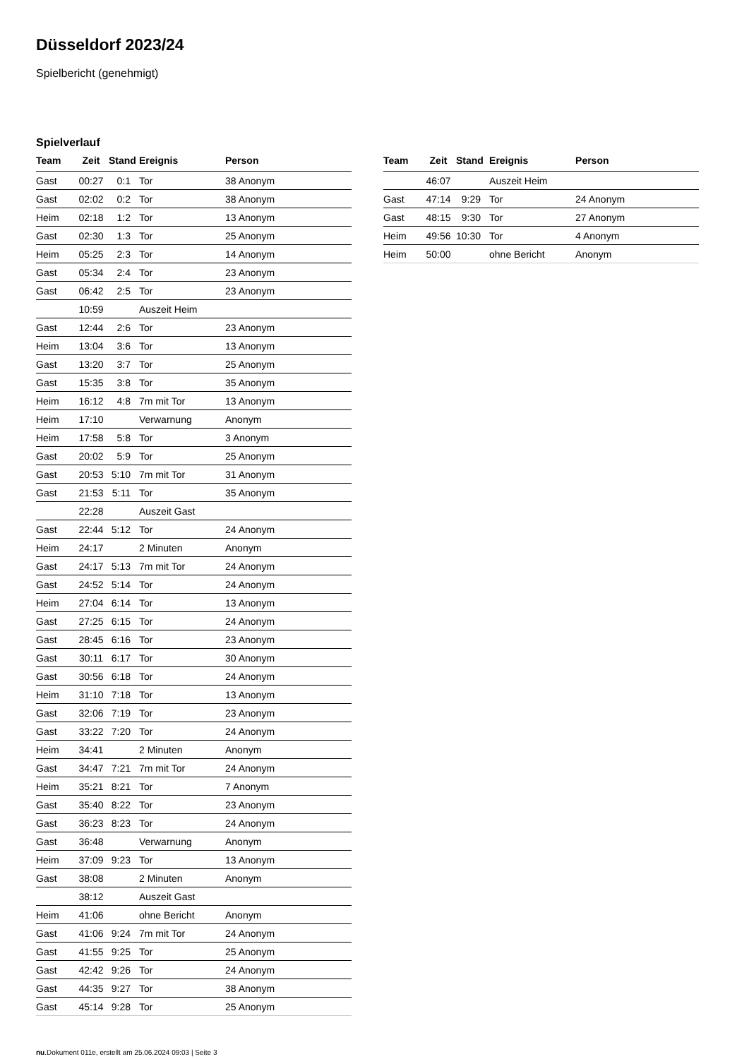Düsseldorf 2023/24
Spielbericht (genehmigt)
Spielverlauf
| Team | Zeit | Stand | Ereignis | Person |
| --- | --- | --- | --- | --- |
| Gast | 00:27 | 0:1 | Tor | 38 Anonym |
| Gast | 02:02 | 0:2 | Tor | 38 Anonym |
| Heim | 02:18 | 1:2 | Tor | 13 Anonym |
| Gast | 02:30 | 1:3 | Tor | 25 Anonym |
| Heim | 05:25 | 2:3 | Tor | 14 Anonym |
| Gast | 05:34 | 2:4 | Tor | 23 Anonym |
| Gast | 06:42 | 2:5 | Tor | 23 Anonym |
| | 10:59 | | Auszeit Heim | |
| Gast | 12:44 | 2:6 | Tor | 23 Anonym |
| Heim | 13:04 | 3:6 | Tor | 13 Anonym |
| Gast | 13:20 | 3:7 | Tor | 25 Anonym |
| Gast | 15:35 | 3:8 | Tor | 35 Anonym |
| Heim | 16:12 | 4:8 | 7m mit Tor | 13 Anonym |
| Heim | 17:10 | | Verwarnung | Anonym |
| Heim | 17:58 | 5:8 | Tor | 3 Anonym |
| Gast | 20:02 | 5:9 | Tor | 25 Anonym |
| Gast | 20:53 | 5:10 | 7m mit Tor | 31 Anonym |
| Gast | 21:53 | 5:11 | Tor | 35 Anonym |
| | 22:28 | | Auszeit Gast | |
| Gast | 22:44 | 5:12 | Tor | 24 Anonym |
| Heim | 24:17 | | 2 Minuten | Anonym |
| Gast | 24:17 | 5:13 | 7m mit Tor | 24 Anonym |
| Gast | 24:52 | 5:14 | Tor | 24 Anonym |
| Heim | 27:04 | 6:14 | Tor | 13 Anonym |
| Gast | 27:25 | 6:15 | Tor | 24 Anonym |
| Gast | 28:45 | 6:16 | Tor | 23 Anonym |
| Gast | 30:11 | 6:17 | Tor | 30 Anonym |
| Gast | 30:56 | 6:18 | Tor | 24 Anonym |
| Heim | 31:10 | 7:18 | Tor | 13 Anonym |
| Gast | 32:06 | 7:19 | Tor | 23 Anonym |
| Gast | 33:22 | 7:20 | Tor | 24 Anonym |
| Heim | 34:41 | | 2 Minuten | Anonym |
| Gast | 34:47 | 7:21 | 7m mit Tor | 24 Anonym |
| Heim | 35:21 | 8:21 | Tor | 7 Anonym |
| Gast | 35:40 | 8:22 | Tor | 23 Anonym |
| Gast | 36:23 | 8:23 | Tor | 24 Anonym |
| Gast | 36:48 | | Verwarnung | Anonym |
| Heim | 37:09 | 9:23 | Tor | 13 Anonym |
| Gast | 38:08 | | 2 Minuten | Anonym |
| | 38:12 | | Auszeit Gast | |
| Heim | 41:06 | | ohne Bericht | Anonym |
| Gast | 41:06 | 9:24 | 7m mit Tor | 24 Anonym |
| Gast | 41:55 | 9:25 | Tor | 25 Anonym |
| Gast | 42:42 | 9:26 | Tor | 24 Anonym |
| Gast | 44:35 | 9:27 | Tor | 38 Anonym |
| Gast | 45:14 | 9:28 | Tor | 25 Anonym |
| Team | Zeit | Stand | Ereignis | Person |
| --- | --- | --- | --- | --- |
| | 46:07 | | Auszeit Heim | |
| Gast | 47:14 | 9:29 | Tor | 24 Anonym |
| Gast | 48:15 | 9:30 | Tor | 27 Anonym |
| Heim | 49:56 | 10:30 | Tor | 4 Anonym |
| Heim | 50:00 | | ohne Bericht | Anonym |
nu.Dokument 011e, erstellt am 25.06.2024 09:03 | Seite 3